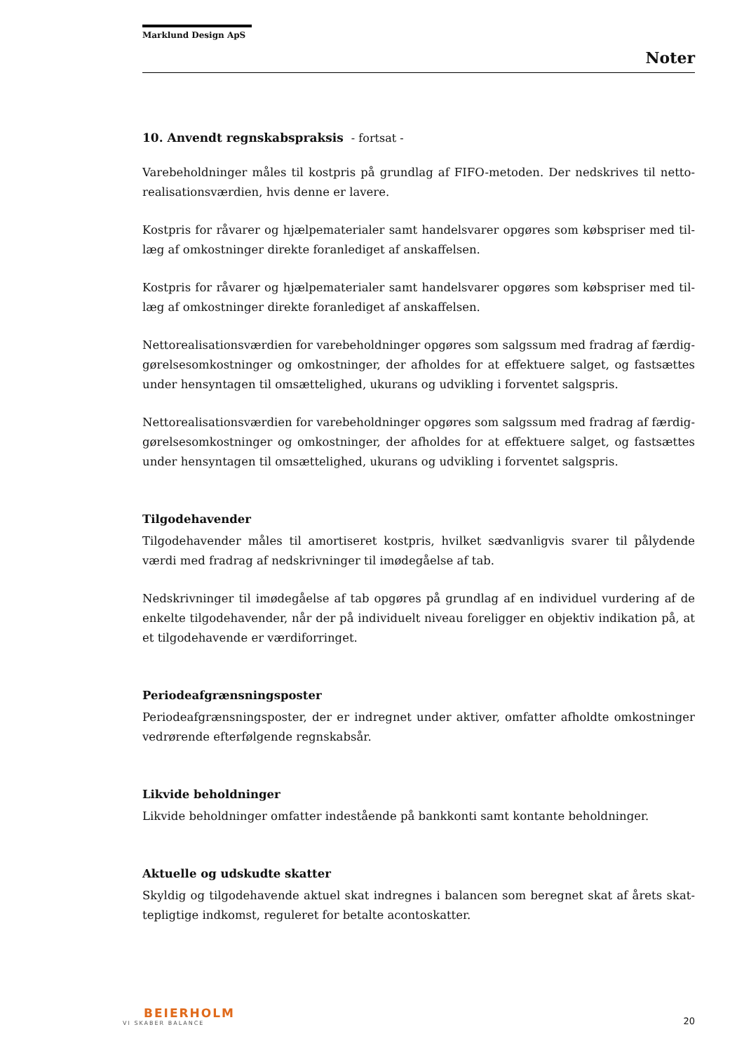Marklund Design ApS
Noter
10. Anvendt regnskabspraksis - fortsat -
Varebeholdninger måles til kostpris på grundlag af FIFO-metoden. Der nedskrives til netto­realisationsværdien, hvis denne er lavere.
Kostpris for råvarer og hjælpematerialer samt handelsvarer opgøres som købspriser med til­læg af omkostninger direkte foranlediget af anskaffelsen.
Kostpris for råvarer og hjælpematerialer samt handelsvarer opgøres som købspriser med til­læg af omkostninger direkte foranlediget af anskaffelsen.
Nettorealisationsværdien for varebeholdninger opgøres som salgssum med fradrag af færdig­gørelsesomkostninger og omkostninger, der afholdes for at effektuere salget, og fastsættes under hensyntagen til omsættelighed, ukurans og udvikling i forventet salgspris.
Nettorealisationsværdien for varebeholdninger opgøres som salgssum med fradrag af færdig­gørelsesomkostninger og omkostninger, der afholdes for at effektuere salget, og fastsættes under hensyntagen til omsættelighed, ukurans og udvikling i forventet salgspris.
Tilgodehavender
Tilgodehavender måles til amortiseret kostpris, hvilket sædvanligvis svarer til pålydende værdi med fradrag af nedskrivninger til imødegåelse af tab.
Nedskrivninger til imødegåelse af tab opgøres på grundlag af en individuel vurdering af de enkelte tilgodehavender, når der på individuelt niveau foreligger en objektiv indikation på, at et tilgodehavende er værdiforringet.
Periodeafgrænsningsposter
Periodeafgrænsningsposter, der er indregnet under aktiver, omfatter afholdte omkostninger vedrørende efterfølgende regnskabsår.
Likvide beholdninger
Likvide beholdninger omfatter indestående på bankkonti samt kontante beholdninger.
Aktuelle og udskudte skatter
Skyldig og tilgodehavende aktuel skat indregnes i balancen som beregnet skat af årets skat­tepligtige indkomst, reguleret for betalte acontoskatter.
BEIERHOLM
VI SKABER BALANCE
20